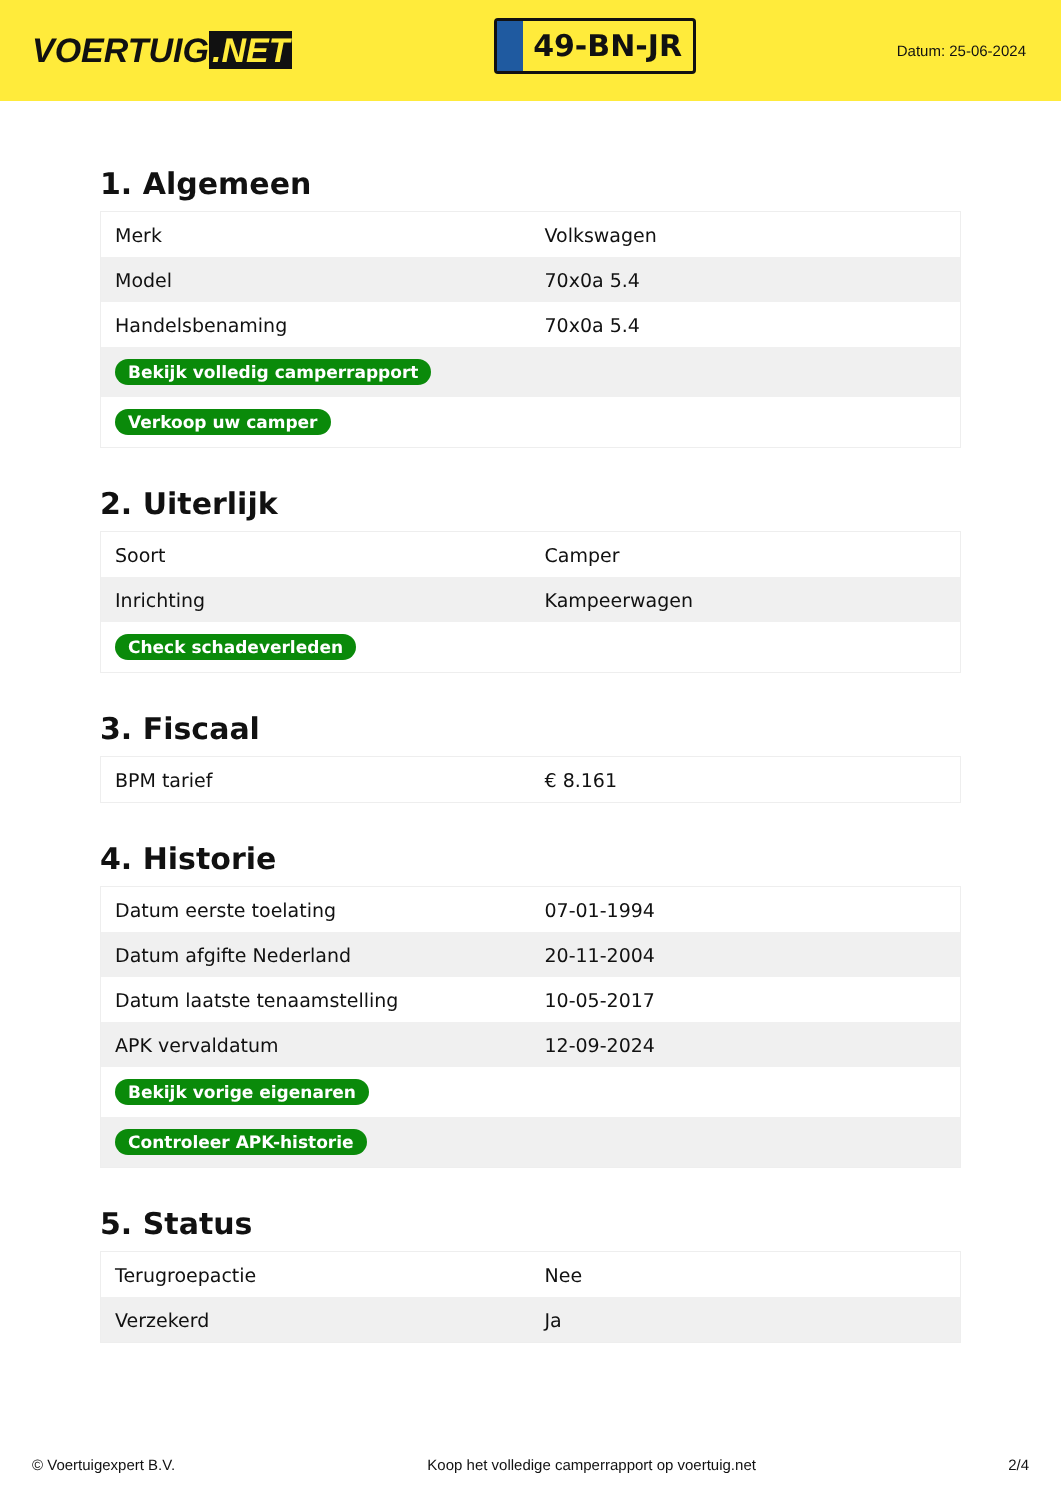VOERTUIG.NET
49-BN-JR
Datum: 25-06-2024
1. Algemeen
| Merk | Volkswagen |
| Model | 70x0a 5.4 |
| Handelsbenaming | 70x0a 5.4 |
| Bekijk volledig camperrapport | |
| Verkoop uw camper | |
2. Uiterlijk
| Soort | Camper |
| Inrichting | Kampeerwagen |
| Check schadeverleden | |
3. Fiscaal
| BPM tarief | € 8.161 |
4. Historie
| Datum eerste toelating | 07-01-1994 |
| Datum afgifte Nederland | 20-11-2004 |
| Datum laatste tenaamstelling | 10-05-2017 |
| APK vervaldatum | 12-09-2024 |
| Bekijk vorige eigenaren | |
| Controleer APK-historie | |
5. Status
| Terugroepactie | Nee |
| Verzekerd | Ja |
© Voertuigexpert B.V. Koop het volledige camperrapport op voertuig.net 2/4